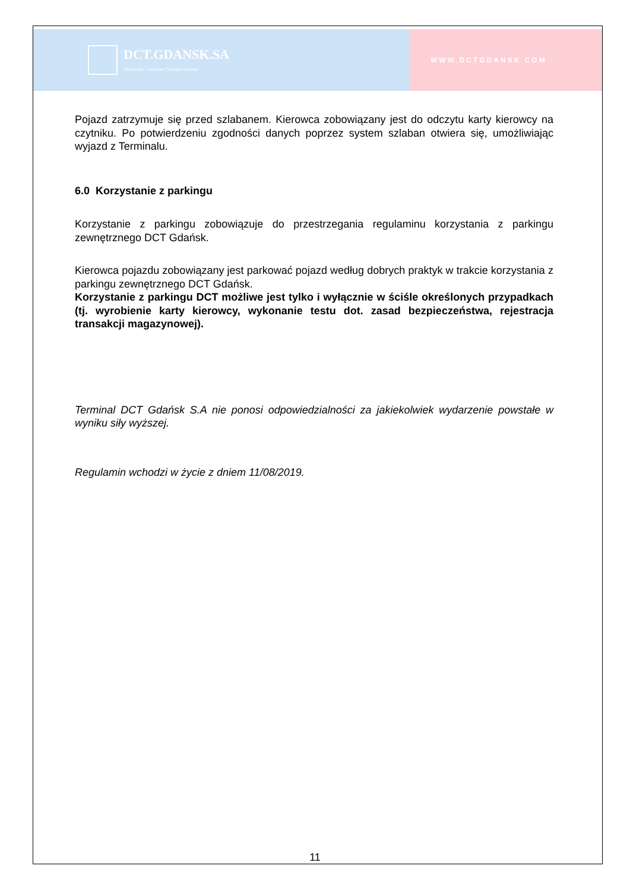DCT.GDANSK.SA
Deepwater Container Terminal Gdansk
WWW.DCTGDANSK.COM
Pojazd zatrzymuje się przed szlabanem. Kierowca zobowiązany jest do odczytu karty kierowcy na czytniku. Po potwierdzeniu zgodności danych poprzez system szlaban otwiera się, umożliwiając wyjazd z Terminalu.
6.0 Korzystanie z parkingu
Korzystanie z parkingu zobowiązuje do przestrzegania regulaminu korzystania z parkingu zewnętrznego DCT Gdańsk.
Kierowca pojazdu zobowiązany jest parkować pojazd według dobrych praktyk w trakcie korzystania z parkingu zewnętrznego DCT Gdańsk.
Korzystanie z parkingu DCT możliwe jest tylko i wyłącznie w ściśle określonych przypadkach (tj. wyrobienie karty kierowcy, wykonanie testu dot. zasad bezpieczeństwa, rejestracja transakcji magazynowej).
Terminal DCT Gdańsk S.A nie ponosi odpowiedzialności za jakiekolwiek wydarzenie powstałe w wyniku siły wyższej.
Regulamin wchodzi w życie z dniem 11/08/2019.
11